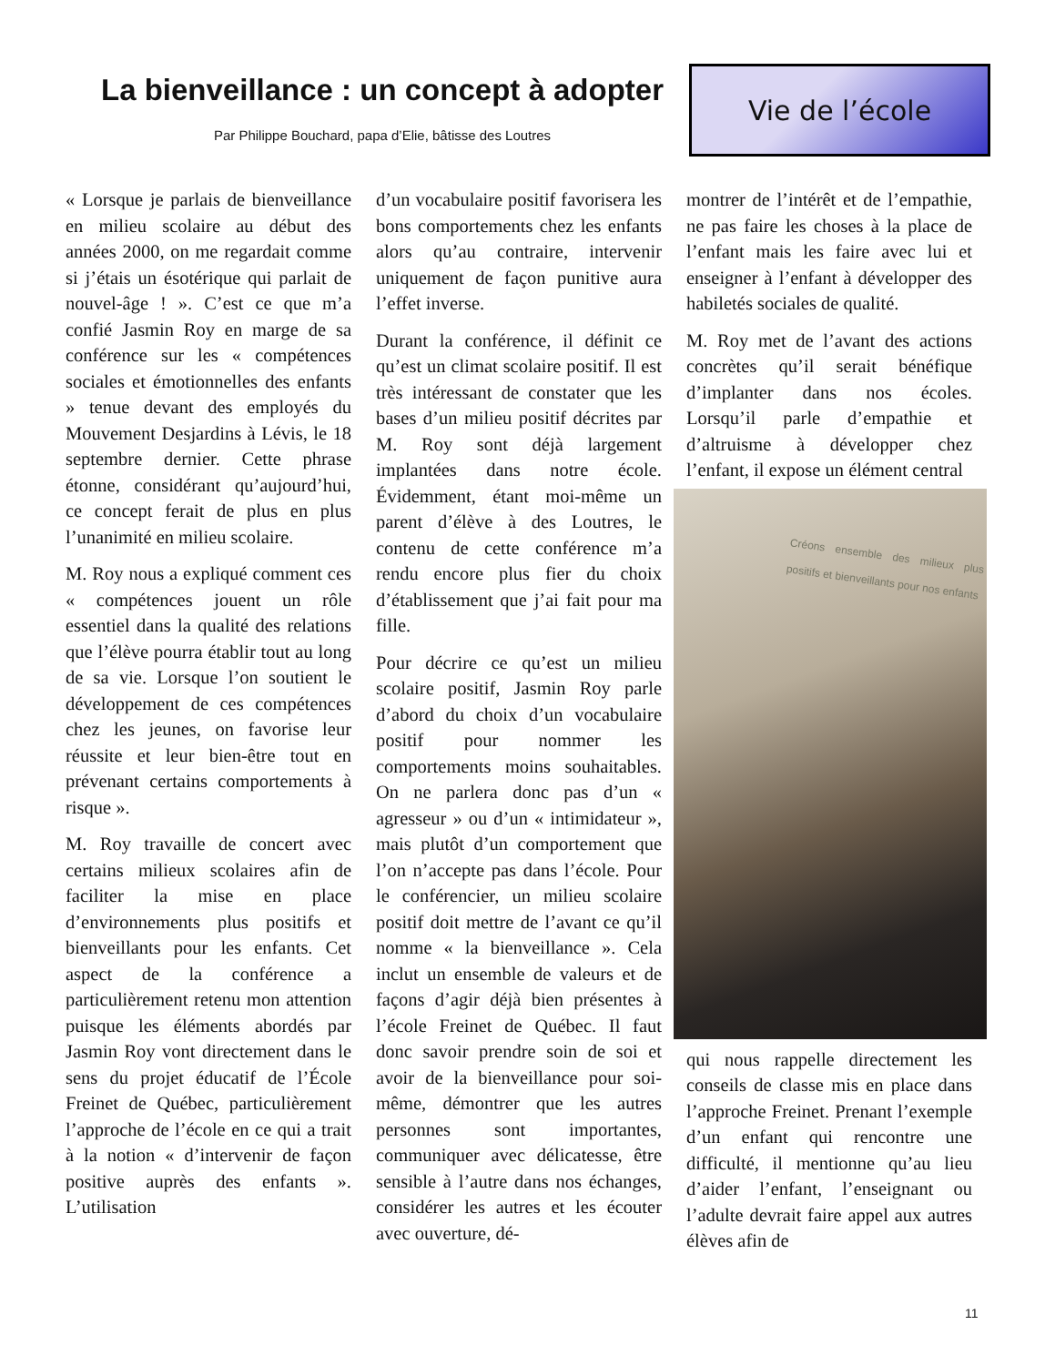La bienveillance : un concept à adopter
Par Philippe Bouchard, papa d’Elie, bâtisse des Loutres
Vie de l’école
« Lorsque je parlais de bienveillance en milieu scolaire au début des années 2000, on me regardait comme si j’étais un ésotérique qui parlait de nouvel-âge ! ». C’est ce que m’a confié Jasmin Roy en marge de sa conférence sur les « compétences sociales et émotionnelles des enfants » tenue devant des employés du Mouvement Desjardins à Lévis, le 18 septembre dernier. Cette phrase étonne, considérant qu’aujourd’hui, ce concept ferait de plus en plus l’unanimité en milieu scolaire.
M. Roy nous a expliqué comment ces « compétences jouent un rôle essentiel dans la qualité des relations que l’élève pourra établir tout au long de sa vie. Lorsque l’on soutient le développement de ces compétences chez les jeunes, on favorise leur réussite et leur bien-être tout en prévenant certains comportements à risque ».
M. Roy travaille de concert avec certains milieux scolaires afin de faciliter la mise en place d’environnements plus positifs et bienveillants pour les enfants. Cet aspect de la conférence a particulièrement retenu mon attention puisque les éléments abordés par Jasmin Roy vont directement dans le sens du projet éducatif de l’École Freinet de Québec, particulièrement l’approche de l’école en ce qui a trait à la notion « d’intervenir de façon positive auprès des enfants ». L’utilisation
d’un vocabulaire positif favorisera les bons comportements chez les enfants alors qu’au contraire, intervenir uniquement de façon punitive aura l’effet inverse.
Durant la conférence, il définit ce qu’est un climat scolaire positif. Il est très intéressant de constater que les bases d’un milieu positif décrites par M. Roy sont déjà largement implantées dans notre école. Évidemment, étant moi-même un parent d’élève à des Loutres, le contenu de cette conférence m’a rendu encore plus fier du choix d’établissement que j’ai fait pour ma fille.
Pour décrire ce qu’est un milieu scolaire positif, Jasmin Roy parle d’abord du choix d’un vocabulaire positif pour nommer les comportements moins souhaitables. On ne parlera donc pas d’un « agresseur » ou d’un « intimidateur », mais plutôt d’un comportement que l’on n’accepte pas dans l’école. Pour le conférencier, un milieu scolaire positif doit mettre de l’avant ce qu’il nomme « la bienveillance ». Cela inclut un ensemble de valeurs et de façons d’agir déjà bien présentes à l’école Freinet de Québec. Il faut donc savoir prendre soin de soi et avoir de la bienveillance pour soi-même, démontrer que les autres personnes sont importantes, communiquer avec délicatesse, être sensible à l’autre dans nos échanges, considérer les autres et les écouter avec ouverture, dé-
montrer de l’intérêt et de l’empathie, ne pas faire les choses à la place de l’enfant mais les faire avec lui et enseigner à l’enfant à développer des habiletés sociales de qualité.
M. Roy met de l’avant des actions concrètes qu’il serait bénéfique d’implanter dans nos écoles. Lorsqu’il parle d’empathie et d’altruisme à développer chez l’enfant, il expose un élément central
Créons ensemble des milieux plus positifs et bienveillants pour nos enfants
qui nous rappelle directement les conseils de classe mis en place dans l’approche Freinet. Prenant l’exemple d’un enfant qui rencontre une difficulté, il mentionne qu’au lieu d’aider l’enfant, l’enseignant ou l’adulte devrait faire appel aux autres élèves afin de
11